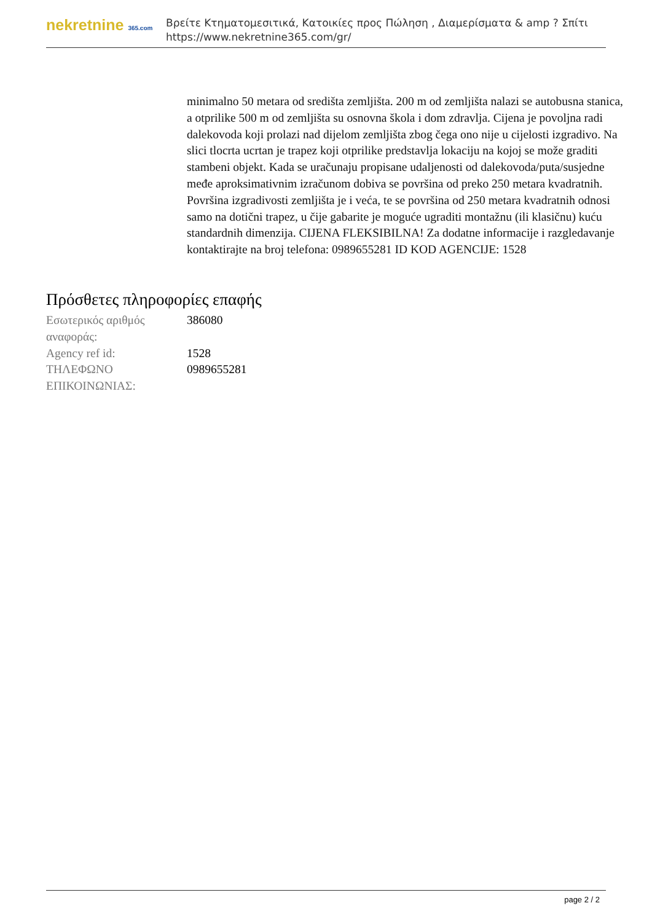nekretnine 365.com
Βρείτε Κτηματομεσιτικά, Κατοικίες προς Πώληση , Διαμερίσματα & amp ? Σπίτι
https://www.nekretnine365.com/gr/
minimalno 50 metara od središta zemljišta. 200 m od zemljišta nalazi se autobusna stanica, a otprilike 500 m od zemljišta su osnovna škola i dom zdravlja. Cijena je povoljna radi dalekovoda koji prolazi nad dijelom zemljišta zbog čega ono nije u cijelosti izgradivo. Na slici tlocrta ucrtan je trapez koji otprilike predstavlja lokaciju na kojoj se može graditi stambeni objekt. Kada se uračunaju propisane udaljenosti od dalekovoda/puta/susjedne međe aproksimativnim izračunom dobiva se površina od preko 250 metara kvadratnih. Površina izgradivosti zemljišta je i veća, te se površina od 250 metara kvadratnih odnosi samo na dotični trapez, u čije gabarite je moguće ugraditi montažnu (ili klasičnu) kuću standardnih dimenzija. CIJENA FLEKSIBILNA! Za dodatne informacije i razgledavanje kontaktirajte na broj telefona: 0989655281 ID KOD AGENCIJE: 1528
Πρόσθετες πληροφορίες επαφής
| Εσωτερικός αριθμός αναφοράς: | 386080 |
| Agency ref id: | 1528 |
| ΤΗΛΕΦΩΝΟ ΕΠΙΚΟΙΝΩΝΙΑΣ: | 0989655281 |
page 2 / 2